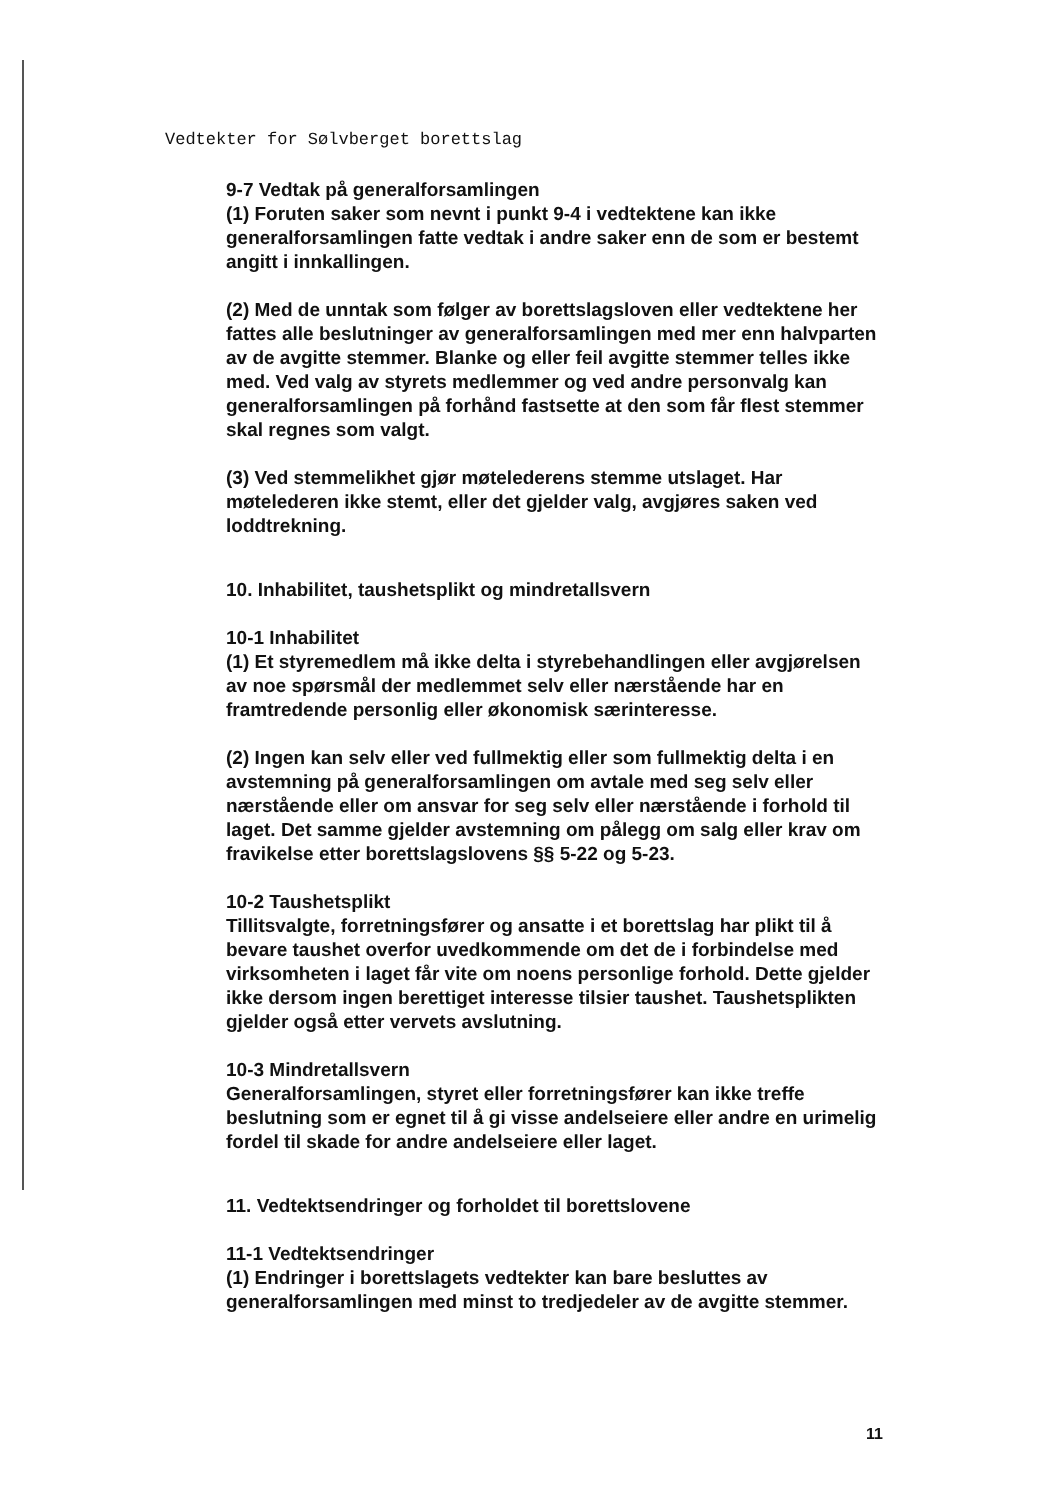Vedtekter for Sølvberget borettslag
9-7 Vedtak på generalforsamlingen
(1) Foruten saker som nevnt i punkt 9-4 i vedtektene kan ikke generalforsamlingen fatte vedtak i andre saker enn de som er bestemt angitt i innkallingen.
(2) Med de unntak som følger av borettslagsloven eller vedtektene her fattes alle beslutninger av generalforsamlingen med mer enn halvparten av de avgitte stemmer. Blanke og eller feil avgitte stemmer telles ikke med. Ved valg av styrets medlemmer og ved andre personvalg kan generalforsamlingen på forhånd fastsette at den som får flest stemmer skal regnes som valgt.
(3) Ved stemmelikhet gjør møtelederens stemme utslaget. Har møtelederen ikke stemt, eller det gjelder valg, avgjøres saken ved loddtrekning.
10. Inhabilitet, taushetsplikt og mindretallsvern
10-1 Inhabilitet
(1) Et styremedlem må ikke delta i styrebehandlingen eller avgjørelsen av noe spørsmål der medlemmet selv eller nærstående har en framtredende personlig eller økonomisk særinteresse.
(2) Ingen kan selv eller ved fullmektig eller som fullmektig delta i en avstemning på generalforsamlingen om avtale med seg selv eller nærstående eller om ansvar for seg selv eller nærstående i forhold til laget. Det samme gjelder avstemning om pålegg om salg eller krav om fravikelse etter borettslagslovens §§ 5-22 og 5-23.
10-2 Taushetsplikt
Tillitsvalgte, forretningsfører og ansatte i et borettslag har plikt til å bevare taushet overfor uvedkommende om det de i forbindelse med virksomheten i laget får vite om noens personlige forhold. Dette gjelder ikke dersom ingen berettiget interesse tilsier taushet. Taushetsplikten gjelder også etter vervets avslutning.
10-3 Mindretallsvern
Generalforsamlingen, styret eller forretningsfører kan ikke treffe beslutning som er egnet til å gi visse andelseiere eller andre en urimelig fordel til skade for andre andelseiere eller laget.
11. Vedtektsendringer og forholdet til borettslovene
11-1 Vedtektsendringer
(1) Endringer i borettslagets vedtekter kan bare besluttes av generalforsamlingen med minst to tredjedeler av de avgitte stemmer.
11